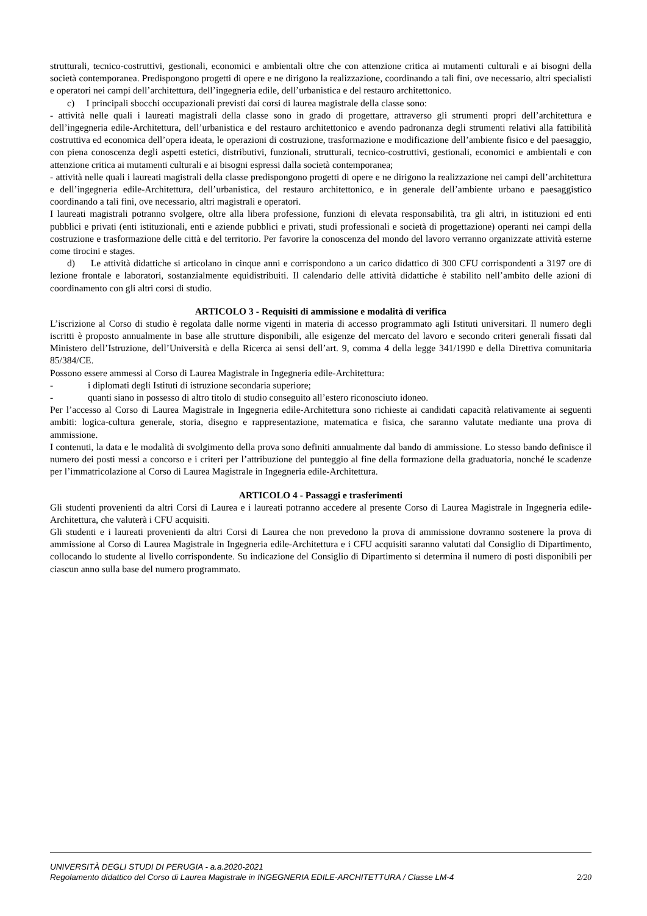strutturali, tecnico-costruttivi, gestionali, economici e ambientali oltre che con attenzione critica ai mutamenti culturali e ai bisogni della società contemporanea. Predispongono progetti di opere e ne dirigono la realizzazione, coordinando a tali fini, ove necessario, altri specialisti e operatori nei campi dell’architettura, dell’ingegneria edile, dell’urbanistica e del restauro architettonico.
c) I principali sbocchi occupazionali previsti dai corsi di laurea magistrale della classe sono:
- attività nelle quali i laureati magistrali della classe sono in grado di progettare, attraverso gli strumenti propri dell’architettura e dell’ingegneria edile-Architettura, dell’urbanistica e del restauro architettonico e avendo padronanza degli strumenti relativi alla fattibilità costruttiva ed economica dell’opera ideata, le operazioni di costruzione, trasformazione e modificazione dell’ambiente fisico e del paesaggio, con piena conoscenza degli aspetti estetici, distributivi, funzionali, strutturali, tecnico-costruttivi, gestionali, economici e ambientali e con attenzione critica ai mutamenti culturali e ai bisogni espressi dalla società contemporanea;
- attività nelle quali i laureati magistrali della classe predispongono progetti di opere e ne dirigono la realizzazione nei campi dell’architettura e dell’ingegneria edile-Architettura, dell’urbanistica, del restauro architettonico, e in generale dell’ambiente urbano e paesaggistico coordinando a tali fini, ove necessario, altri magistrali e operatori.
I laureati magistrali potranno svolgere, oltre alla libera professione, funzioni di elevata responsabilità, tra gli altri, in istituzioni ed enti pubblici e privati (enti istituzionali, enti e aziende pubblici e privati, studi professionali e società di progettazione) operanti nei campi della costruzione e trasformazione delle città e del territorio. Per favorire la conoscenza del mondo del lavoro verranno organizzate attività esterne come tirocini e stages.
d) Le attività didattiche si articolano in cinque anni e corrispondono a un carico didattico di 300 CFU corrispondenti a 3197 ore di lezione frontale e laboratori, sostanzialmente equidistribuiti. Il calendario delle attività didattiche è stabilito nell’ambito delle azioni di coordinamento con gli altri corsi di studio.
ARTICOLO 3 - Requisiti di ammissione e modalità di verifica
L’iscrizione al Corso di studio è regolata dalle norme vigenti in materia di accesso programmato agli Istituti universitari. Il numero degli iscritti è proposto annualmente in base alle strutture disponibili, alle esigenze del mercato del lavoro e secondo criteri generali fissati dal Ministero dell’Istruzione, dell’Università e della Ricerca ai sensi dell’art. 9, comma 4 della legge 341/1990 e della Direttiva comunitaria 85/384/CE.
Possono essere ammessi al Corso di Laurea Magistrale in Ingegneria edile-Architettura:
- i diplomati degli Istituti di istruzione secondaria superiore;
- quanti siano in possesso di altro titolo di studio conseguito all’estero riconosciuto idoneo.
Per l’accesso al Corso di Laurea Magistrale in Ingegneria edile-Architettura sono richieste ai candidati capacità relativamente ai seguenti ambiti: logica-cultura generale, storia, disegno e rappresentazione, matematica e fisica, che saranno valutate mediante una prova di ammissione.
I contenuti, la data e le modalità di svolgimento della prova sono definiti annualmente dal bando di ammissione. Lo stesso bando definisce il numero dei posti messi a concorso e i criteri per l’attribuzione del punteggio al fine della formazione della graduatoria, nonché le scadenze per l’immatricolazione al Corso di Laurea Magistrale in Ingegneria edile-Architettura.
ARTICOLO 4 - Passaggi e trasferimenti
Gli studenti provenienti da altri Corsi di Laurea e i laureati potranno accedere al presente Corso di Laurea Magistrale in Ingegneria edile-Architettura, che valuterà i CFU acquisiti.
Gli studenti e i laureati provenienti da altri Corsi di Laurea che non prevedono la prova di ammissione dovranno sostenere la prova di ammissione al Corso di Laurea Magistrale in Ingegneria edile-Architettura e i CFU acquisiti saranno valutati dal Consiglio di Dipartimento, collocando lo studente al livello corrispondente. Su indicazione del Consiglio di Dipartimento si determina il numero di posti disponibili per ciascun anno sulla base del numero programmato.
UNIVERSITÀ DEGLI STUDI DI PERUGIA - a.a.2020-2021
Regolamento didattico del Corso di Laurea Magistrale in INGEGNERIA EDILE-ARCHITETTURA / Classe LM-4 2/20